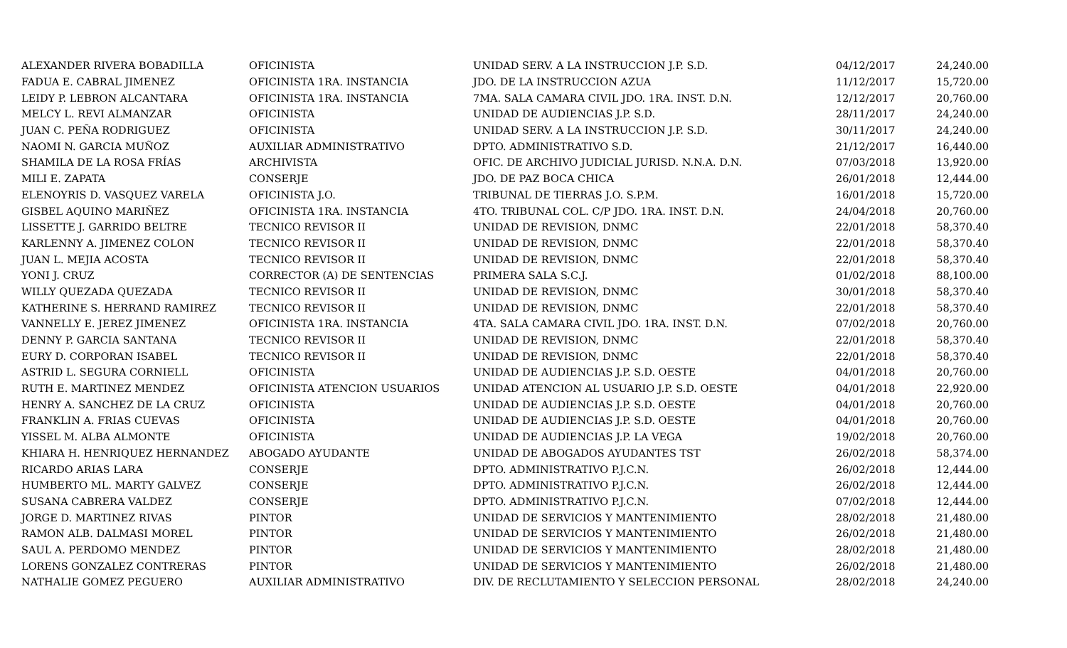| ALEXANDER RIVERA BOBADILLA | OFICINISTA | UNIDAD SERV. A LA INSTRUCCION J.P. S.D. | 04/12/2017 | 24,240.00 |
| FADUA E. CABRAL JIMENEZ | OFICINISTA 1RA. INSTANCIA | JDO. DE LA INSTRUCCION AZUA | 11/12/2017 | 15,720.00 |
| LEIDY P. LEBRON ALCANTARA | OFICINISTA 1RA. INSTANCIA | 7MA. SALA CAMARA CIVIL JDO. 1RA. INST. D.N. | 12/12/2017 | 20,760.00 |
| MELCY L. REVI ALMANZAR | OFICINISTA | UNIDAD DE AUDIENCIAS J.P. S.D. | 28/11/2017 | 24,240.00 |
| JUAN C. PEÑA RODRIGUEZ | OFICINISTA | UNIDAD SERV. A LA INSTRUCCION J.P. S.D. | 30/11/2017 | 24,240.00 |
| NAOMI N. GARCIA MUÑOZ | AUXILIAR ADMINISTRATIVO | DPTO. ADMINISTRATIVO S.D. | 21/12/2017 | 16,440.00 |
| SHAMILA DE LA ROSA FRÍAS | ARCHIVISTA | OFIC. DE ARCHIVO JUDICIAL JURISD. N.N.A. D.N. | 07/03/2018 | 13,920.00 |
| MILI E. ZAPATA | CONSERJE | JDO. DE PAZ BOCA CHICA | 26/01/2018 | 12,444.00 |
| ELENOYRIS D. VASQUEZ VARELA | OFICINISTA J.O. | TRIBUNAL DE TIERRAS J.O. S.P.M. | 16/01/2018 | 15,720.00 |
| GISBEL AQUINO MARIÑEZ | OFICINISTA 1RA. INSTANCIA | 4TO. TRIBUNAL COL. C/P JDO. 1RA. INST. D.N. | 24/04/2018 | 20,760.00 |
| LISSETTE J. GARRIDO BELTRE | TECNICO REVISOR II | UNIDAD DE REVISION, DNMC | 22/01/2018 | 58,370.40 |
| KARLENNY A. JIMENEZ COLON | TECNICO REVISOR II | UNIDAD DE REVISION, DNMC | 22/01/2018 | 58,370.40 |
| JUAN L. MEJIA ACOSTA | TECNICO REVISOR II | UNIDAD DE REVISION, DNMC | 22/01/2018 | 58,370.40 |
| YONI J. CRUZ | CORRECTOR (A) DE SENTENCIAS | PRIMERA SALA S.C.J. | 01/02/2018 | 88,100.00 |
| WILLY QUEZADA QUEZADA | TECNICO REVISOR II | UNIDAD DE REVISION, DNMC | 30/01/2018 | 58,370.40 |
| KATHERINE S. HERRAND RAMIREZ | TECNICO REVISOR II | UNIDAD DE REVISION, DNMC | 22/01/2018 | 58,370.40 |
| VANNELLY E. JEREZ JIMENEZ | OFICINISTA 1RA. INSTANCIA | 4TA. SALA CAMARA CIVIL JDO. 1RA. INST. D.N. | 07/02/2018 | 20,760.00 |
| DENNY P. GARCIA SANTANA | TECNICO REVISOR II | UNIDAD DE REVISION, DNMC | 22/01/2018 | 58,370.40 |
| EURY D. CORPORAN ISABEL | TECNICO REVISOR II | UNIDAD DE REVISION, DNMC | 22/01/2018 | 58,370.40 |
| ASTRID L. SEGURA CORNIELL | OFICINISTA | UNIDAD DE AUDIENCIAS J.P. S.D. OESTE | 04/01/2018 | 20,760.00 |
| RUTH E. MARTINEZ MENDEZ | OFICINISTA ATENCION USUARIOS | UNIDAD ATENCION AL USUARIO J.P. S.D. OESTE | 04/01/2018 | 22,920.00 |
| HENRY A. SANCHEZ DE LA CRUZ | OFICINISTA | UNIDAD DE AUDIENCIAS J.P. S.D. OESTE | 04/01/2018 | 20,760.00 |
| FRANKLIN A. FRIAS CUEVAS | OFICINISTA | UNIDAD DE AUDIENCIAS J.P. S.D. OESTE | 04/01/2018 | 20,760.00 |
| YISSEL M. ALBA ALMONTE | OFICINISTA | UNIDAD DE AUDIENCIAS J.P. LA VEGA | 19/02/2018 | 20,760.00 |
| KHIARA H. HENRIQUEZ HERNANDEZ | ABOGADO AYUDANTE | UNIDAD DE ABOGADOS AYUDANTES TST | 26/02/2018 | 58,374.00 |
| RICARDO ARIAS LARA | CONSERJE | DPTO. ADMINISTRATIVO P.J.C.N. | 26/02/2018 | 12,444.00 |
| HUMBERTO ML. MARTY GALVEZ | CONSERJE | DPTO. ADMINISTRATIVO P.J.C.N. | 26/02/2018 | 12,444.00 |
| SUSANA CABRERA VALDEZ | CONSERJE | DPTO. ADMINISTRATIVO P.J.C.N. | 07/02/2018 | 12,444.00 |
| JORGE D. MARTINEZ RIVAS | PINTOR | UNIDAD DE SERVICIOS Y MANTENIMIENTO | 28/02/2018 | 21,480.00 |
| RAMON ALB. DALMASI MOREL | PINTOR | UNIDAD DE SERVICIOS Y MANTENIMIENTO | 26/02/2018 | 21,480.00 |
| SAUL A. PERDOMO MENDEZ | PINTOR | UNIDAD DE SERVICIOS Y MANTENIMIENTO | 28/02/2018 | 21,480.00 |
| LORENS GONZALEZ CONTRERAS | PINTOR | UNIDAD DE SERVICIOS Y MANTENIMIENTO | 26/02/2018 | 21,480.00 |
| NATHALIE GOMEZ PEGUERO | AUXILIAR ADMINISTRATIVO | DIV. DE RECLUTAMIENTO Y SELECCION PERSONAL | 28/02/2018 | 24,240.00 |